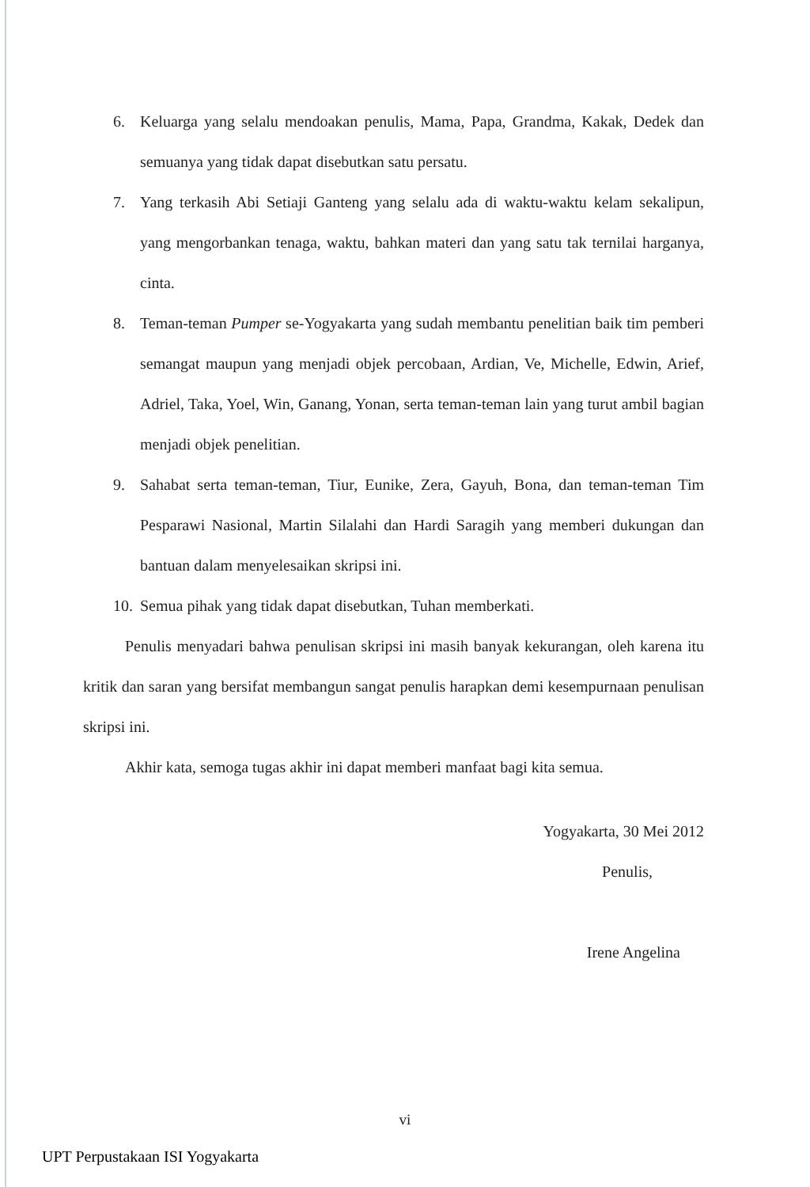6. Keluarga yang selalu mendoakan penulis, Mama, Papa, Grandma, Kakak, Dedek dan semuanya yang tidak dapat disebutkan satu persatu.
7. Yang terkasih Abi Setiaji Ganteng yang selalu ada di waktu-waktu kelam sekalipun, yang mengorbankan tenaga, waktu, bahkan materi dan yang satu tak ternilai harganya, cinta.
8. Teman-teman Pumper se-Yogyakarta yang sudah membantu penelitian baik tim pemberi semangat maupun yang menjadi objek percobaan, Ardian, Ve, Michelle, Edwin, Arief, Adriel, Taka, Yoel, Win, Ganang, Yonan, serta teman-teman lain yang turut ambil bagian menjadi objek penelitian.
9. Sahabat serta teman-teman, Tiur, Eunike, Zera, Gayuh, Bona, dan teman-teman Tim Pesparawi Nasional, Martin Silalahi dan Hardi Saragih yang memberi dukungan dan bantuan dalam menyelesaikan skripsi ini.
10. Semua pihak yang tidak dapat disebutkan, Tuhan memberkati.
Penulis menyadari bahwa penulisan skripsi ini masih banyak kekurangan, oleh karena itu kritik dan saran yang bersifat membangun sangat penulis harapkan demi kesempurnaan penulisan skripsi ini.
Akhir kata, semoga tugas akhir ini dapat memberi manfaat bagi kita semua.
Yogyakarta, 30 Mei 2012
Penulis,
Irene Angelina
vi
UPT Perpustakaan ISI Yogyakarta